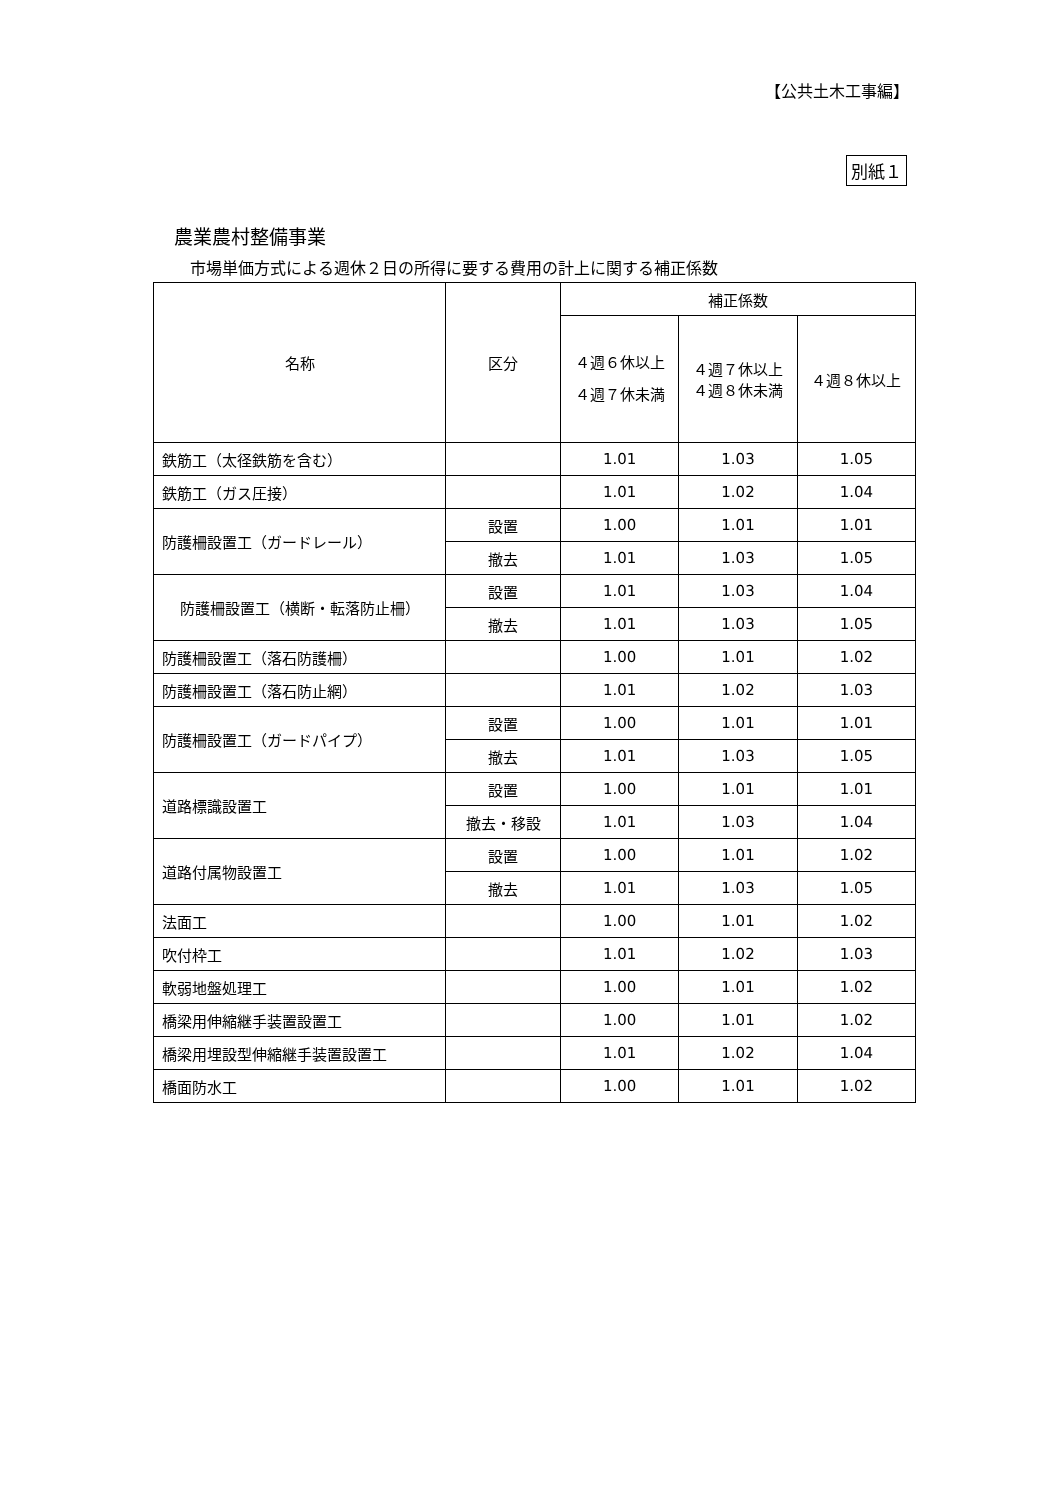【公共土木工事編】
別紙１
農業農村整備事業
市場単価方式による週休２日の所得に要する費用の計上に関する補正係数
| 名称 | 区分 | 補正係数 | | |
| --- | --- | --- | --- | --- |
| | | ４週６休以上 ４週７休未満 | ４週７休以上 ４週８休未満 | ４週８休以上 |
| 鉄筋工（太径鉄筋を含む） | | 1.01 | 1.03 | 1.05 |
| 鉄筋工（ガス圧接） | | 1.01 | 1.02 | 1.04 |
| 防護柵設置工（ガードレール） | 設置 | 1.00 | 1.01 | 1.01 |
| | 撤去 | 1.01 | 1.03 | 1.05 |
| 防護柵設置工（横断・転落防止柵） | 設置 | 1.01 | 1.03 | 1.04 |
| | 撤去 | 1.01 | 1.03 | 1.05 |
| 防護柵設置工（落石防護柵） | | 1.00 | 1.01 | 1.02 |
| 防護柵設置工（落石防止網） | | 1.01 | 1.02 | 1.03 |
| 防護柵設置工（ガードパイプ） | 設置 | 1.00 | 1.01 | 1.01 |
| | 撤去 | 1.01 | 1.03 | 1.05 |
| 道路標識設置工 | 設置 | 1.00 | 1.01 | 1.01 |
| | 撤去・移設 | 1.01 | 1.03 | 1.04 |
| 道路付属物設置工 | 設置 | 1.00 | 1.01 | 1.02 |
| | 撤去 | 1.01 | 1.03 | 1.05 |
| 法面工 | | 1.00 | 1.01 | 1.02 |
| 吹付枠工 | | 1.01 | 1.02 | 1.03 |
| 軟弱地盤処理工 | | 1.00 | 1.01 | 1.02 |
| 橋梁用伸縮継手装置設置工 | | 1.00 | 1.01 | 1.02 |
| 橋梁用埋設型伸縮継手装置設置工 | | 1.01 | 1.02 | 1.04 |
| 橋面防水工 | | 1.00 | 1.01 | 1.02 |